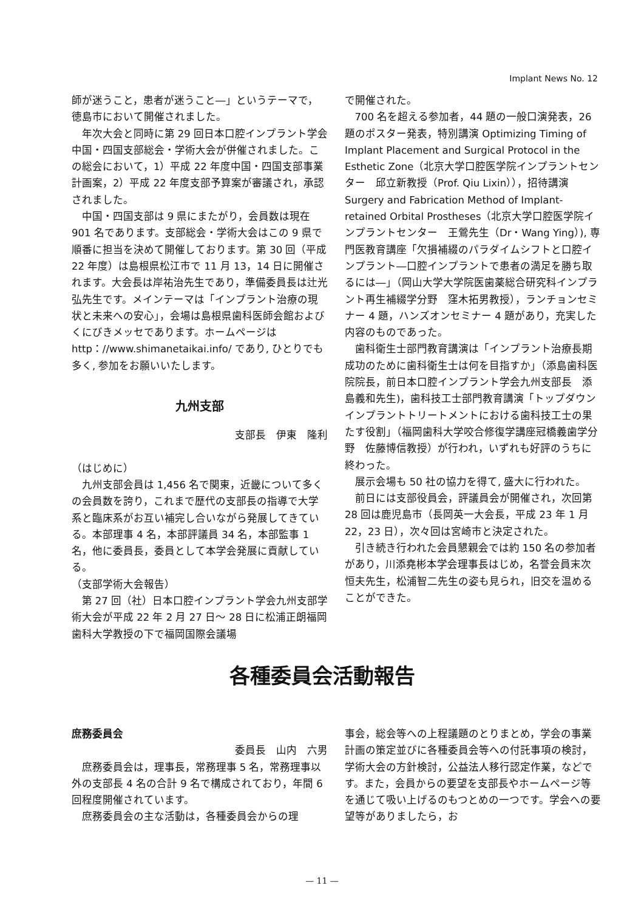Implant News No. 12
師が迷うこと，患者が迷うこと―」というテーマで，徳島市において開催されました。
年次大会と同時に第 29 回日本口腔インプラント学会中国・四国支部総会・学術大会が併催されました。この総会において，1）平成 22 年度中国・四国支部事業計画案，2）平成 22 年度支部予算案が審議され，承認されました。
中国・四国支部は 9 県にまたがり，会員数は現在 901 名であります。支部総会・学術大会はこの 9 県で順番に担当を決めて開催しております。第 30 回（平成 22 年度）は島根県松江市で 11 月 13，14 日に開催されます。大会長は岸祐治先生であり，準備委員長は辻光弘先生です。メインテーマは「インプラント治療の現状と未来への安心」，会場は島根県歯科医師会館およびくにびきメッセであります。ホームページは http：//www.shimanetaikai.info/ であり, ひとりでも多く, 参加をお願いいたします。
九州支部
支部長　伊東　隆利
（はじめに）
九州支部会員は 1,456 名で関東，近畿について多くの会員数を誇り，これまで歴代の支部長の指導で大学系と臨床系がお互い補完し合いながら発展してきている。本部理事 4 名，本部評議員 34 名，本部監事 1 名，他に委員長，委員として本学会発展に貢献している。
（支部学術大会報告）
第 27 回（社）日本口腔インプラント学会九州支部学術大会が平成 22 年 2 月 27 日～ 28 日に松浦正朗福岡歯科大学教授の下で福岡国際会議場
で開催された。
700 名を超える参加者，44 題の一般口演発表，26 題のポスター発表，特別講演 Optimizing Timing of Implant Placement and Surgical Protocol in the Esthetic Zone（北京大学口腔医学院インプラントセンター　邱立新教授（Prof. Qiu Lixin）），招待講演 Surgery and Fabrication Method of Implant-retained Orbital Prostheses（北京大学口腔医学院インプラントセンター　王鶯先生（Dr・Wang Ying）), 専門医教育講座「欠損補綴のパラダイムシフトと口腔インプラント―口腔インプラントで患者の満足を勝ち取るには―」（岡山大学大学院医歯薬総合研究科インプラント再生補綴学分野　窪木拓男教授），ランチョンセミナー 4 題，ハンズオンセミナー 4 題があり，充実した内容のものであった。
歯科衛生士部門教育講演は「インプラント治療長期成功のために歯科衛生士は何を目指すか」（添島歯科医院院長，前日本口腔インプラント学会九州支部長　添島義和先生)，歯科技工士部門教育講演「トップダウンインプラントトリートメントにおける歯科技工士の果たす役割」（福岡歯科大学咬合修復学講座冠橋義歯学分野　佐藤博信教授）が行われ，いずれも好評のうちに終わった。
展示会場も 50 社の協力を得て, 盛大に行われた。
前日には支部役員会，評議員会が開催され，次回第 28 回は鹿児島市（長岡英一大会長，平成 23 年 1 月 22，23 日），次々回は宮崎市と決定された。
引き続き行われた会員懇親会では約 150 名の参加者があり，川添堯彬本学会理事長はじめ，名誉会員末次恒夫先生，松浦智二先生の姿も見られ，旧交を温めることができた。
各種委員会活動報告
庶務委員会
委員長　山内　六男
庶務委員会は，理事長，常務理事 5 名，常務理事以外の支部長 4 名の合計 9 名で構成されており，年間 6 回程度開催されています。
庶務委員会の主な活動は，各種委員会からの理
事会，総会等への上程議題のとりまとめ，学会の事業計画の策定並びに各種委員会等への付託事項の検討，学術大会の方針検討，公益法人移行認定作業，などです。また，会員からの要望を支部長やホームページ等を通じて吸い上げるのもつとめの一つです。学会への要望等がありましたら，お
— 11 —